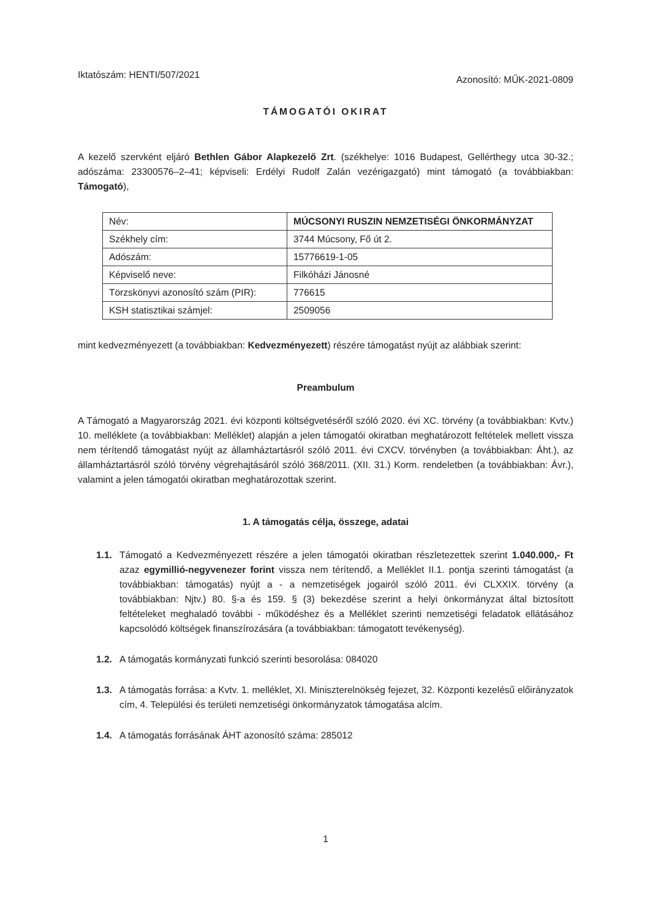Iktatószám: HENTI/507/2021
Azonosító: MŰK-2021-0809
TÁMOGATÓI OKIRAT
A kezelő szervként eljáró Bethlen Gábor Alapkezelő Zrt. (székhelye: 1016 Budapest, Gellérthegy utca 30-32.; adószáma: 23300576–2–41; képviseli: Erdélyi Rudolf Zalán vezérigazgató) mint támogató (a továbbiakban: Támogató),
| Név: | MÚCSONYI RUSZIN NEMZETISÉGI ÖNKORMÁNYZAT |
| Székhely cím: | 3744 Múcsony, Fő út 2. |
| Adószám: | 15776619-1-05 |
| Képviselő neve: | Filkóházi Jánosné |
| Törzskönyvi azonosító szám (PIR): | 776615 |
| KSH statisztikai számjel: | 2509056 |
mint kedvezményezett (a továbbiakban: Kedvezményezett) részére támogatást nyújt az alábbiak szerint:
Preambulum
A Támogató a Magyarország 2021. évi központi költségvetéséről szóló 2020. évi XC. törvény (a továbbiakban: Kvtv.) 10. melléklete (a továbbiakban: Melléklet) alapján a jelen támogatói okiratban meghatározott feltételek mellett vissza nem térítendő támogatást nyújt az államháztartásról szóló 2011. évi CXCV. törvényben (a továbbiakban: Áht.), az államháztartásról szóló törvény végrehajtásáról szóló 368/2011. (XII. 31.) Korm. rendeletben (a továbbiakban: Ávr.), valamint a jelen támogatói okiratban meghatározottak szerint.
1. A támogatás célja, összege, adatai
1.1. Támogató a Kedvezményezett részére a jelen támogatói okiratban részletezettek szerint 1.040.000,- Ft azaz egymillió-negyvenezer forint vissza nem térítendő, a Melléklet II.1. pontja szerinti támogatást (a továbbiakban: támogatás) nyújt a - a nemzetiségek jogairól szóló 2011. évi CLXXIX. törvény (a továbbiakban: Njtv.) 80. §-a és 159. § (3) bekezdése szerint a helyi önkormányzat által biztosított feltételeket meghaladó további - működéshez és a Melléklet szerinti nemzetiségi feladatok ellátásához kapcsolódó költségek finanszírozására (a továbbiakban: támogatott tevékenység).
1.2. A támogatás kormányzati funkció szerinti besorolása: 084020
1.3. A támogatás forrása: a Kvtv. 1. melléklet, XI. Miniszterelnökség fejezet, 32. Központi kezelésű előirányzatok cím, 4. Települési és területi nemzetiségi önkormányzatok támogatása alcím.
1.4. A támogatás forrásának ÁHT azonosító száma: 285012
1